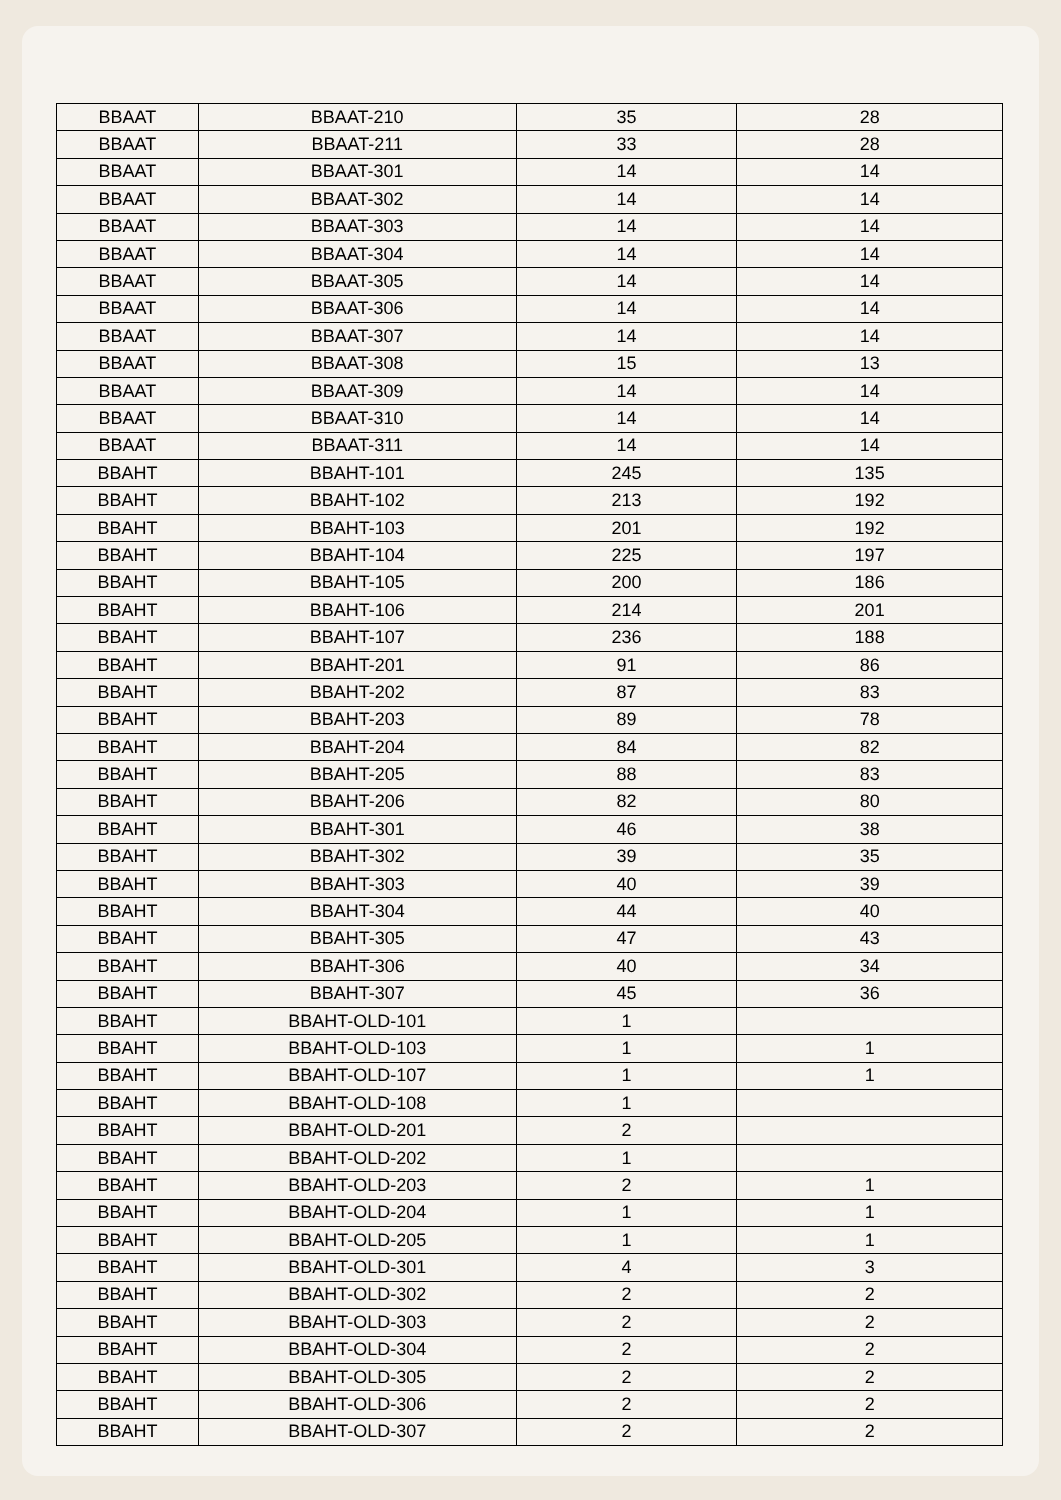| BBAAT | BBAAT-210 | 35 | 28 |
| BBAAT | BBAAT-211 | 33 | 28 |
| BBAAT | BBAAT-301 | 14 | 14 |
| BBAAT | BBAAT-302 | 14 | 14 |
| BBAAT | BBAAT-303 | 14 | 14 |
| BBAAT | BBAAT-304 | 14 | 14 |
| BBAAT | BBAAT-305 | 14 | 14 |
| BBAAT | BBAAT-306 | 14 | 14 |
| BBAAT | BBAAT-307 | 14 | 14 |
| BBAAT | BBAAT-308 | 15 | 13 |
| BBAAT | BBAAT-309 | 14 | 14 |
| BBAAT | BBAAT-310 | 14 | 14 |
| BBAAT | BBAAT-311 | 14 | 14 |
| BBAHT | BBAHT-101 | 245 | 135 |
| BBAHT | BBAHT-102 | 213 | 192 |
| BBAHT | BBAHT-103 | 201 | 192 |
| BBAHT | BBAHT-104 | 225 | 197 |
| BBAHT | BBAHT-105 | 200 | 186 |
| BBAHT | BBAHT-106 | 214 | 201 |
| BBAHT | BBAHT-107 | 236 | 188 |
| BBAHT | BBAHT-201 | 91 | 86 |
| BBAHT | BBAHT-202 | 87 | 83 |
| BBAHT | BBAHT-203 | 89 | 78 |
| BBAHT | BBAHT-204 | 84 | 82 |
| BBAHT | BBAHT-205 | 88 | 83 |
| BBAHT | BBAHT-206 | 82 | 80 |
| BBAHT | BBAHT-301 | 46 | 38 |
| BBAHT | BBAHT-302 | 39 | 35 |
| BBAHT | BBAHT-303 | 40 | 39 |
| BBAHT | BBAHT-304 | 44 | 40 |
| BBAHT | BBAHT-305 | 47 | 43 |
| BBAHT | BBAHT-306 | 40 | 34 |
| BBAHT | BBAHT-307 | 45 | 36 |
| BBAHT | BBAHT-OLD-101 | 1 | |
| BBAHT | BBAHT-OLD-103 | 1 | 1 |
| BBAHT | BBAHT-OLD-107 | 1 | 1 |
| BBAHT | BBAHT-OLD-108 | 1 | |
| BBAHT | BBAHT-OLD-201 | 2 | |
| BBAHT | BBAHT-OLD-202 | 1 | |
| BBAHT | BBAHT-OLD-203 | 2 | 1 |
| BBAHT | BBAHT-OLD-204 | 1 | 1 |
| BBAHT | BBAHT-OLD-205 | 1 | 1 |
| BBAHT | BBAHT-OLD-301 | 4 | 3 |
| BBAHT | BBAHT-OLD-302 | 2 | 2 |
| BBAHT | BBAHT-OLD-303 | 2 | 2 |
| BBAHT | BBAHT-OLD-304 | 2 | 2 |
| BBAHT | BBAHT-OLD-305 | 2 | 2 |
| BBAHT | BBAHT-OLD-306 | 2 | 2 |
| BBAHT | BBAHT-OLD-307 | 2 | 2 |